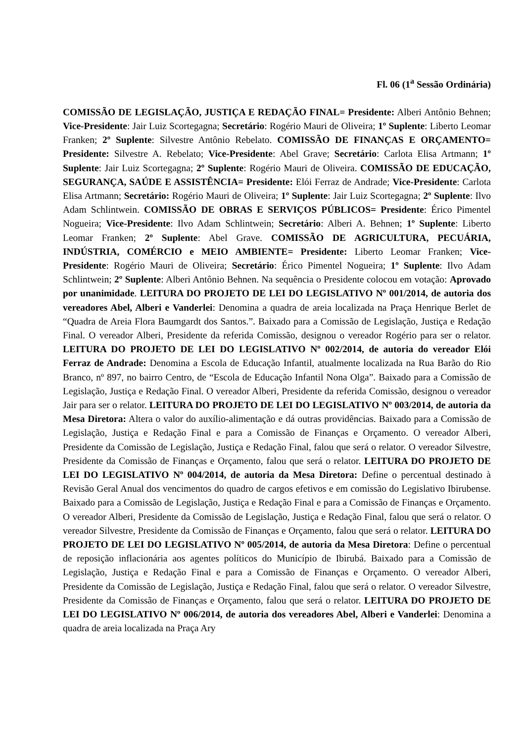Fl. 06 (1<sup>a</sup> Sessão Ordinária)
COMISSÃO DE LEGISLAÇÃO, JUSTIÇA E REDAÇÃO FINAL= Presidente: Alberi Antônio Behnen; Vice-Presidente: Jair Luiz Scortegagna; Secretário: Rogério Mauri de Oliveira; 1º Suplente: Liberto Leomar Franken; 2º Suplente: Silvestre Antônio Rebelato. COMISSÃO DE FINANÇAS E ORÇAMENTO= Presidente: Silvestre A. Rebelato; Vice-Presidente: Abel Grave; Secretário: Carlota Elisa Artmann; 1º Suplente: Jair Luiz Scortegagna; 2º Suplente: Rogério Mauri de Oliveira. COMISSÃO DE EDUCAÇÃO, SEGURANÇA, SAÚDE E ASSISTÊNCIA= Presidente: Elói Ferraz de Andrade; Vice-Presidente: Carlota Elisa Artmann; Secretário: Rogério Mauri de Oliveira; 1º Suplente: Jair Luiz Scortegagna; 2º Suplente: Ilvo Adam Schlintwein. COMISSÃO DE OBRAS E SERVIÇOS PÚBLICOS= Presidente: Érico Pimentel Nogueira; Vice-Presidente: Ilvo Adam Schlintwein; Secretário: Alberi A. Behnen; 1º Suplente: Liberto Leomar Franken; 2º Suplente: Abel Grave. COMISSÃO DE AGRICULTURA, PECUÁRIA, INDÚSTRIA, COMÉRCIO e MEIO AMBIENTE= Presidente: Liberto Leomar Franken; Vice-Presidente: Rogério Mauri de Oliveira; Secretário: Érico Pimentel Nogueira; 1º Suplente: Ilvo Adam Schlintwein; 2º Suplente: Alberi Antônio Behnen. Na sequência o Presidente colocou em votação: Aprovado por unanimidade. LEITURA DO PROJETO DE LEI DO LEGISLATIVO Nº 001/2014, de autoria dos vereadores Abel, Alberi e Vanderlei: Denomina a quadra de areia localizada na Praça Henrique Berlet de “Quadra de Areia Flora Baumgardt dos Santos.”. Baixado para a Comissão de Legislação, Justiça e Redação Final. O vereador Alberi, Presidente da referida Comissão, designou o vereador Rogério para ser o relator. LEITURA DO PROJETO DE LEI DO LEGISLATIVO Nº 002/2014, de autoria do vereador Elói Ferraz de Andrade: Denomina a Escola de Educação Infantil, atualmente localizada na Rua Barão do Rio Branco, nº 897, no bairro Centro, de “Escola de Educação Infantil Nona Olga”. Baixado para a Comissão de Legislação, Justiça e Redação Final. O vereador Alberi, Presidente da referida Comissão, designou o vereador Jair para ser o relator. LEITURA DO PROJETO DE LEI DO LEGISLATIVO Nº 003/2014, de autoria da Mesa Diretora: Altera o valor do auxílio-alimentação e dá outras providências. Baixado para a Comissão de Legislação, Justiça e Redação Final e para a Comissão de Finanças e Orçamento. O vereador Alberi, Presidente da Comissão de Legislação, Justiça e Redação Final, falou que será o relator. O vereador Silvestre, Presidente da Comissão de Finanças e Orçamento, falou que será o relator. LEITURA DO PROJETO DE LEI DO LEGISLATIVO Nº 004/2014, de autoria da Mesa Diretora: Define o percentual destinado à Revisão Geral Anual dos vencimentos do quadro de cargos efetivos e em comissão do Legislativo Ibirubense. Baixado para a Comissão de Legislação, Justiça e Redação Final e para a Comissão de Finanças e Orçamento. O vereador Alberi, Presidente da Comissão de Legislação, Justiça e Redação Final, falou que será o relator. O vereador Silvestre, Presidente da Comissão de Finanças e Orçamento, falou que será o relator. LEITURA DO PROJETO DE LEI DO LEGISLATIVO Nº 005/2014, de autoria da Mesa Diretora: Define o percentual de reposição inflacionária aos agentes políticos do Município de Ibirubá. Baixado para a Comissão de Legislação, Justiça e Redação Final e para a Comissão de Finanças e Orçamento. O vereador Alberi, Presidente da Comissão de Legislação, Justiça e Redação Final, falou que será o relator. O vereador Silvestre, Presidente da Comissão de Finanças e Orçamento, falou que será o relator. LEITURA DO PROJETO DE LEI DO LEGISLATIVO Nº 006/2014, de autoria dos vereadores Abel, Alberi e Vanderlei: Denomina a quadra de areia localizada na Praça Ary